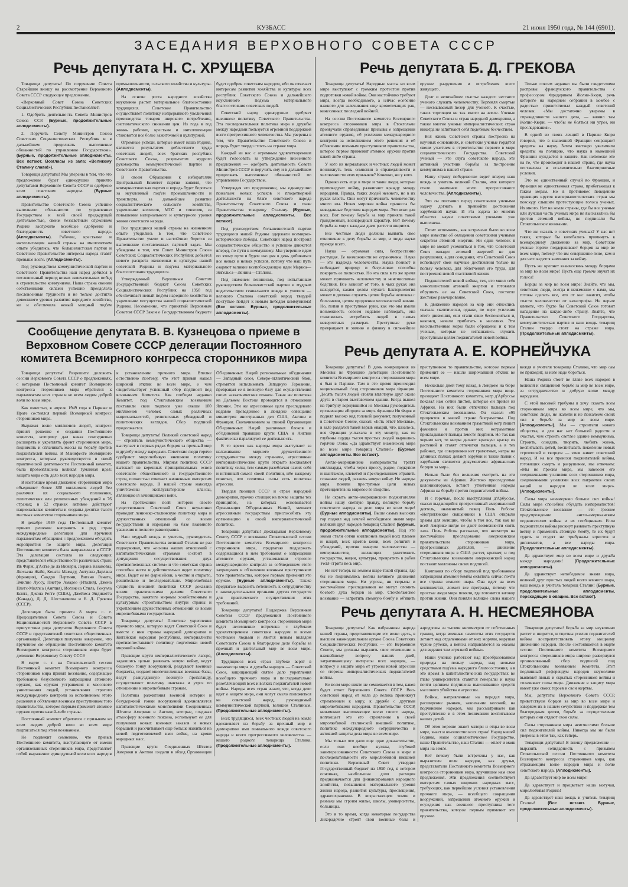2 КУЗБАСС 21 июня 1950 года, № 144 (6901).
ЗАСЕДАНИЯ ВЕРХОВНОГО СОВЕТА СССР
Речь депутата Н. С. ХРУЩЕВА
Товарищи депутаты! По поручению Совета Старейшин вношу на рассмотрение Верховного Совета СССР следующее предложение.
«Верховный Совет Союза Советских Социалистических Республик постановляет:
1. Одобрить деятельность Совета Министров Союза ССР. (Бурные, продолжительные аплодисменты).
2. Поручить Совету Министров Союза Советских Социалистических Республик и в дальнейшем продолжать выполнение обязанностей по управлению Государством». (Бурные, продолжительные аплодисменты. Все встают. Возгласы из зала: «Великому Сталину слава!»).
Товарищи депутаты! Мы уверены в том, что это предложение будет единодушно принято депутатами Верховного Совета СССР и одобрено всем советским народом. (Бурные аплодисменты).
Правительство Советского Союза успешно выполнило обязанности по управлению Государством и всей своей предыдущей деятельностью, своим беззаветным служением Родине заслужило всеобщее одобрение и благодарность советского народа. (Аплодисменты). Рабочие, крестьяне и интеллигенция нашей страны на многолетнем опыте убедились, что большевистская партия и Советское Правительство интересы народа ставят превыше всего. (Аплодисменты).
Под руководством коммунистической партии и Советского Правительства наш народ добился в послевоенный период новых замечательных побед в строительстве коммунизма. Наша страна своими собственными силами успешно преодолела послевоенные трудности и не только достигла довоенного уровня развития народного хозяйства, но и обеспечила новый мощный под'ем промышленности, сельского хозяйства и культуры. (Аплодисменты).
На основе роста народного хозяйства неуклонно растет материальное благосостояние трудящихся. Советское Правительство осуществляет политику непрерывного увеличения производства товаров широкого потребления, систематического снижения цен. Из года в год жизнь рабочих, крестьян и интеллигенции становится все более зажиточной и культурной.
Огромные успехи, которые имеет наша Родина, являются результатом доблестного труда советских людей, всех братских республик Советского Союза, результатом мудрого руководства коммунистической партии и Советского Правительства.
В своем Обращении к избирателям Центральный Комитет партии заявлял, что коммунистическая партия и впредь будет бороться за неуклонный под'ем промышленности и транспорта, за дальнейшее развитие социалистического сельского хозяйства, укрепление колхозов, МТС и совхозов, за повышение материального и культурного уровня жизни советского народа.
Все трудящиеся нашей страны на жизненном опыте убедились в том, что Советское Правительство умело и настойчиво борется за выполнение поставленных партией задач. Мы убеждены в том, что Совет Министров Союза Советских Социалистических Республик добьется нового расцвета экономики и культуры нашей советской Родины и под'ема материального благосостояния трудящихся.
Утвержденный Верховным Советом Государственный бюджет Союза Советских Социалистических Республик на 1950 год обеспечивает новый под'ем народного хозяйства и укрепление могущества нашей социалистической Родины. Несомненно, что принятый Верховным Советом СССР Закон о Государственном бюджете будет одобрен советским народом, ибо он отвечает интересам развития хозяйства и культуры всех республик Советского Союза и дальнейшего неуклонного под'ема материального благосостояния советских людей.
Советский народ единодушно одобряет внешнюю политику Советского Правительства. Эта последовательная политика мира и дружбы между народами пользуется огромной поддержкой всего прогрессивного человечества. Мы уверены в том, что Правительство Советского Союза и впредь будет твердо стоять на страже мира.
Каждый из нас с огромным удовлетворением будет голосовать за утверждение внесенного предложения — одобрить деятельность Совета Министров СССР и поручить ему и в дальнейшем продолжать выполнение обязанностей по управлению Государством.
Утверждая это предложение, мы единодушно пожелаем новых успехов и плодотворной деятельности на благо советского народа Правительству Советского Союза и главе Правительства товарищу Сталину. (Бурные, продолжительные аплодисменты. Все встают).
Под руководством большевистской партии трудящиеся нашей Родины одержали всемирно-исторические победы. Советский народ построил социалистическое общество и успешно движется вперед, по пути к коммунизму. Мы уверенно идем по этому пути и будем изо дня в день добиваться все новых и новых успехов, потому что наш путь озаряют великие всепобеждающие идеи Маркса—Энгельса—Ленина—Сталина.
Под знаменем ленинизма, под испытанным руководством большевистской партии и мудрым водительством гениального вождя и учителя — великого Сталина советский народ твердой поступью пойдет к новым победам коммунизма! (Все встают. Бурные, продолжительные аплодисменты).
Сообщение депутата В. В. Кузнецова о приеме в Верховном Совете СССР делегации Постоянного комитета Всемирного конгресса сторонников мира
Товарищи депутаты! Разрешите доложить сессии Верховного Совета СССР о предложениях, с которыми Постоянный комитет Всемирного конгресса сторонников мира обратился к парламентам всех стран и ко всем людям доброй воли во всем мире.
Как известно, в апреле 1949 года в Париже и Праге состоялся первый Всемирный конгресс сторонников мира.
Выражая волю миллионов людей, конгресс принял решение о создании Постоянного комитета, которому дал наказ повседневно расширять и укреплять фронт сторонников мира, поднимать и сплачивать массы на борьбу против поджигателей войны. В Манифесте Всемирного конгресса, которым руководствуется в своей практической деятельности Постоянный комитет, была провозглашена великая гуманная идея: защита мира есть дело всех народов мира.
В настоящее время движение сторонников мира объединяет более 800 миллионов людей без различия их социального положения, политических или религиозных убеждений в 76 странах; в 52 странах активно действуют национальные комитеты и созданы десятки тысяч местных комитетов сторонников мира.
В декабре 1949 года Постоянный комитет принял решение направить в ряд стран международные делегации для вручения парламентам обращения с предложением обсудить мероприятия по защите мира. Делегация Постоянного комитета была направлена и в СССР. Эта делегация состояла из следующих представителей общественности различных стран: Ив Фарж, д'Астье де ла Вижери, Лорана Казановы, Люсьена Жайя, Коната Мамаду, Антуана Дарлана (Франция), Сандро Пертини, Вигано Рената, Эмилио Луссу, Пиетро Амадео (Италия), Джона Плетс-Миллса (Англия), Иоганеса Стила, Рокуэла Кента, Джона Рогге (США), Джеймса Эндикотта (Канада), Д. Д. Шостаковича и Б. Д. Грекова (СССР).
Делегация была принята 8 марта с. г. Председателями Совета Союза и Совета Национальностей Верховного Совета СССР в присутствии ряда депутатов Верховного Совета СССР и представителей советских общественных организаций. Делегация получила заверение, что врученное ею обращение Постоянного комитета Всемирного конгресса сторонников мира будет доложено Верховному Совету СССР.
В марте с. г. на Стокгольмской сессии Постоянный комитет Всемирного конгресса сторонников мира принял воззвание, содержащее требование безусловного запрещения атомного оружия, как оружия устрашения и массового уничтожения людей, установления строгого международного контроля за исполнением этого решения и об'явления военным преступником того правительства, которое первым применит атомное оружие против какой-либо страны.
Постоянный комитет обратился с призывом ко всем людям доброй воли во всем мире подписаться под этим воззванием.
Не подлежит сомнению, что призыв Постоянного комитета, выступающего от имени организованных сторонников мира, представляет собой выражение единодушной воли всех народов к установлению прочного мира. Вполне естественно поэтому, что этот призыв нашел широкий отклик во всем мире, о чем свидетельствует успешный сбор подписей под воззванием Комитета. Как сообщил недавно Комитет, под Стокгольмским воззванием поставили свои подписи уже свыше 100 миллионов человек самых различных национальностей, религиозных убеждений и политических взглядов. Сбор подписей продолжается.
Товарищи депутаты! Великий советский народ — строитель коммунистического общества — выступает в первых рядах борцов за прочный мир и дружбу между народами. Советские люди горячо одобряют миролюбивую внешнюю политику нашего правительства. Мирная политика СССР вытекает из коренных принципиальных основ советского общественного и государственного строя, полностью отвечает жизненным интересам советского народа. В нашей стране навсегда уничтожены эксплуататорские классы, являющиеся зачинщиками войн.
На протяжении всей истории своего существования Советский Союз неуклонно проводит ленинско-сталинскую политику мира и дружественных отношений со всеми государствами и народами на базе взаимного уважения и полного равноправия.
Наш мудрый вождь и учитель, руководитель Советского Правительства великий Сталин не раз подчеркивал, что «основа наших отношений с капиталистическими странами состоит в допущении сосуществования двух противоположных систем» и что советская страна способна вести и действительно ведет политику мира. Ведет ее не фарисейски, а честно и открыто, решительно и последовательно. Миролюбивая сущность внешней политики СССР доказана всеми практическими делами Советского Государства, занятого мирным хозяйственным и культурным строительством внутри страны и укреплением дружественных отношений со всеми миролюбивыми государствами.
Товарищи депутаты! Политике укрепления прочного мира, которую ведет Советский Союз и вместе с ним страны народной демократии и Китайская народная республика, империалисты противопоставляют политику подготовки новой мировой войны.
Правящие круги империалистического лагеря, задавшись целью развязать новую войну, ведут бешеную гонку вооружений, раздувают военные бюджеты, создают многочисленные военные базы, ведут разнузданную военную пропаганду, осуществляют политику шантажа и угроз по отношению к миролюбивым странам.
Политика разжигания военной истерии и безудержной гонки вооружений вдохновляется капиталистическими монополиями Соединенных Штатов Америки и Англии, которые, создавая атмосферу военного психоза, используют ее для получения новых военных заказов и новых барышей и рассчитывают еще больше нажиться на новой подготовляемой ими войне, на крови народных масс.
Правящие круги Соединенных Штатов Америки и Англии создали в обход Организации Об'единенных Наций региональные об'единения — Западный союз, Северо-атлантический блок, стремятся использовать Западную Германию, превращая ее в военную базу для осуществления своих захватнических планов. Такая же политика на Дальнем Востоке проводится в отношении Японии. Эти же агрессивные цели преследовало недавно проведенное в Лондоне совещание министров иностранных дел США, Англии и Франции. Сколачиванием за спиной Организации Об'единенных Наций различных блоков и об'единений правящие круги США и Англии фактически парализуют ее деятельность.
В то время как народы мира выступают за налаживание мирного дружественного сотрудничества между странами, агрессивные империалистические круги открыто восхваляют политику силы, тем самым разоблачая самих себя и истинный смысл своей политики, ибо каждому понятно, что политика силы есть политика агрессии.
Твердая позиция СССР и стран народной демократии, прочно стоящих на почве защиты тех принципов, на которых основывается Организация Об'единенных Наций, мешают агрессивным государствам приспособить эту организацию к своей империалистической политике.
Товарищи депутаты! Докладывая Верховному Совету СССР о воззвании Стокгольмской сессии Постоянного комитета Всемирного конгресса сторонников мира, предлагаю поддержать содержащиеся в нем требования о запрещении атомного оружия, установлении строгого международного контроля за соблюдением этого запрещения и об'явлении военным преступником того правительства, которое первым применит это оружие. (Бурные аплодисменты). Также предлагаю выразить готовность к сотрудничеству с законодательными органами других государств для практического осуществления этих требований.
Товарищи депутаты! Поддержка Верховным Советом СССР предложений Постоянного комитета Всемирного конгресса сторонников мира будет несомненно встречена с глубоким удовлетворением советским народом и всеми честными людьми и явится новым вкладом Советского Союза в благородное дело борьбы за прочный и длительный мир во всем мире. (Аплодисменты).
Трудящиеся всех стран глубоко верят в знаменосца мира и дружбы народов — Советский Союз, защищающий святое дело укрепления всеобщего прочного мира и последовательно разоблачающий всех и всяких поджигателей новой войны. Народы всех стран знают, что, когда дело идет о защите мира, они могут смело положиться на советский народ, руководимый коммунистической партией, великим Сталиным. (Продолжительные аплодисменты).
Всех трудящихся, всех честных людей на земле вдохновляет на борьбу за прочный мир и демократию имя гениального вождя советского народа и всего прогрессивного человечества — нашего родного товарища Сталина. (Продолжительные аплодисменты).
Речь депутата Б. Д. ГРЕКОВА
Товарищи депутаты! Народные массы во всем мире выступают с громким протестом против подготовки новой войны. Они настойчиво требуют мира, всегда необходимого, а сейчас особенно важного для залечивания еще кровоточащих ран, нанесенных последней войной.
На сессии Постоянного комитета Всемирного конгресса сторонников мира в Стокгольме прозвучали справедливые призывы о запрещении атомного оружия, об усилении международного контроля за исполнением этого решения и об об'явлении военным преступником правительства, которое первое применит атомное оружие против какой-либо страны.
У кого из нормальных и честных людей может возникнуть тень сомнения в справедливости и человечности этих призывов? Конечно, ни у кого.
Однако есть еще в мире и такие люди, которые проповедуют войну, разжигают вражду между народами. Правда, таких людей немного, но в их руках власть. Они могут причинить человечеству много зла. Новая мировая война принесла бы невиданные бедствия народам мира. Это ясно для всех. Вот почему борьба за мир приняла такой грандиозный, всенародный характер. Вот почему борьба за мир с каждым днем растет и ширится.
Все честные люди должны выявить свое отношение к делу борьбы за мир, и люди науки прежде всего.
Наука — огромная сила, беспрестанно растущая. Ее возможности не ограничены. Наука — это надежда человечества. Наука познает и побеждает природу и безусловно способна покорить ее полностью. Но эта сила в то же время может причинить человечеству и неисчислимые бедствия. Все зависит от того, в чьих руках она находится, каким целям служит. Бактериология может и должна служить целям борьбы человека с болезнями, целям продления человеческой жизни. Но, попав в преступные руки, как это мы имели возможность совсем недавно наблюдать, она становилась истреблять людей в самых невероятных размерах. Преступные руки превращают и химию и физику в сильнейшее оружие разрушения и истребления всего живущего.
Долг и величайшее счастье каждого честного ученого служить человечеству. Торговля смертью — несмываемый позор для ученого. К счастью, таких торговцев не так много на земле. Ученые Советского Союза и стран народной демократии, а также многие ученые империалистических стран никогда не запятнают себя подобным бесчестием.
Вся жизнь Советской страны построена на научных основаниях, и советские ученые гордятся своим участием в строительстве первого в мире социалистического Государства. Советский ученый — это слуга советского народа, это активный участник борьбы за построение коммунизма в нашей стране.
Нашу страну победоносно ведет вперед наш вождь и учитель великий Сталин, имя которого стало знаменем всего прогрессивного человечества. (Аплодисменты).
Это он поставил перед советскими учеными задачу догнать и превзойти достижения зарубежной науки. И эта задача во многих областях науки советскими учеными уже выполнена.
Стоит вспомнить, как встречено было во всем мире известие об овладении советскими учеными секретом атомной энергии. Ни один человек в мире не может усомниться в том, что Советский Союз овладел атомной энергией не для разрушения, а для созидания, что Советский Союз использует свои научные достижения только на пользу человека, для облегчения его труда, для построения новой счастливой жизни.
Поджигателей новой войны, тех, кто мнил себя монополистами атомной энергии и готовился обрушить ее на Советский Союз, постигло жестокое разочарование.
К движению народов за мир они отнеслись сначала скептически, однако, по мере усиления этого движения, они стали явно беспокоиться и, наконец, начали прибегать к насилию. Эти насильственные меры были обращены и к тем ученым, которые не соглашались служить преступным целям поджигателей новой войны.
Только совсем недавно мы были свидетелями расправы французского правительства с профессором Фредериком Жолио-Кюри, речь которого на народном собрании в Бомбее с радостью приветствовал каждый советский человек. «Мы достаточно уверены в справедливости нашего дела, — заявил там Жолио-Кюри, — чтобы не бояться ни угроз, ни преследования».
В одной из своих лекций в Париже Кюри говорил, что в нынешней Франции сокращают кредиты на науку. Затем вчетверо увеличили кредиты на полицию, что наука в нынешней Франции нуждается в защите. Как непохоже это на то, что происходит в нашей стране, где наука поставлена в исключительно благоприятные условия.
Это не единственный случай во Франции, и Франция не единственная страна, прибегающая к таким мерам. Но в противовес поведению правящих кругов империалистических стран мы повсюду слышим протестующие голоса ученых. Их много. Нет на земле страны, где бы все ученые или лучшая часть ученых мира не высказались бы против атомной войны, не подписали бы Стокгольмское воззвание.
Что же сказать о советских ученых? У нас нет таких, которые бы колебались примкнуть к всенародному движению за мир. Советские ученые горячо поддерживают борцов за мир во всем мире, потому что им совершенно ясно, кем и для чего ведется кампания за войну.
Пусть же крепнет взаимосвязь между борцами за мир во всем мире! Пусть еще громче звучат их голоса!
Борцы за мир во всем мире! Знайте, что мы, советские люди, всегда и неизменно с вами, мы готовы сделать все, что от нас зависит, чтобы спасти человечество от катастрофы. Не верьте клевете, что будто бы Советский Союз готовит нападение на какую-либо страну. Знайте, что Правительство Советского Государства, коммунистическая партия и наш вождь товарищ Сталин твердо стоят на страже мира. (Продолжительные аплодисменты).
Речь депутата А. Е. КОРНЕЙЧУКА
Товарищи депутаты! В день возвращения из Москвы во Францию делегации Постоянного комитета Всемирного конгресса сторонников мира я был в Париже. Там в это время происходил национальный с'езд сторонников мира Франции. Десять тысяч людей стояли вплотную друг около друга в старом выставочном здании. Когда вышел на трибуну вернувшийся из Москвы руководитель организации «Борцов за мир» Франции Ив Фарж и поднял высоко над головой документ, полученный в Советском Союзе, сказал: «Есть ответ Москвы», в зале раздался такой взрыв оваций, что, казалось, вся Франция услыхала в эту минуту, как из глубины сердца тысяч простых людей вырвались горячие слова: «Да здравствует знаменосец мира во всем мире товарищ Сталин!» (Бурные аплодисменты. Все встают).
Англо-американские империалисты тратят миллиарды, чтобы через прессу, радио, подкупом и шантажом, клеветой и преследованием отравить сознание людей, разжечь новую войну. Но народы мира поняли преступные цели новых претендентов на мировое господство.
Не скрыть англо-американским поджигателям войны нашу светлую правду, великую борьбу советского народа за дело мира во всем мире! (Бурные аплодисменты). Выше самых высоких гор поднял над землей непобедимое знамя мира великий друг народов товарищ Сталин! (Бурные, продолжительные аплодисменты). Под это знамя стали сотни миллионов людей всех племен и наций, всех цветов кожи, всех религий и убеждений, против изверов человечества — империалистов, желающих уничтожить государства, нации, культуры, превратить в рабов Уолл-стрита весь мир.
Но нет теперь на земном шаре такой страны, где бы не поднимались волны великого движения сторонников мира. Ни угрозы, ни тюрьмы и жесточайшие преследования не могут сломить боевого духа борцов за мир. Стокгольмское воззвание — запретить атомную бомбу и об'явить преступником то правительство, которое первым применит ее — нашло широчайший отклик во всем мире.
Несколько дней тому назад, в Лондоне на бюро Постоянного комитета сторонников мира вице-президент Постоянного комитета, негр д'Арбуссье показал нам сотни листов, которые он привез из Африки. На них были отпечатки пальцев под Стокгольмским воззванием. Он сказал: «95 процентов в нашей стране безграмотны. Под Стокгольмским воззванием грамотный негр пишет фамилии и против них неграмотные прикладывают пальцы вместо подписи. Но так как чернил нет, то негры делают красную краску из растений и ставят отпечатки пальцев, а в тех районах, где совершенно нет грамотных, негры на длинных палках делают зарубки и такие палки с зарубками являются документами африканских борцов за мир».
Нельзя было без волнения смотреть на эти документы из Африки. Жестоко преследуемые колонизаторами, встают угнетенные народы Африки на борьбу против поджигателей войны.
И с горечью, после выступления д'Арбуссье, сказал выдающийся прогрессивный американский деятель, знаменитый певец Поль Робсон: «Негритянские священники в США открыли храмы для женщин, чтобы в там все, так как во всей Америке нигде не дают возможности снять зал». Поль Робсон рассказал, что несмотря на жесточайшее преследование американским правительством сторонников мира, прогрессивных деятелей, — движение сторонников мира в США растет, крепнет, и под Стокгольмским воззванием американский народ поставит миллионы своих подписей.
Кампания по сбору подписей под требованием запрещения атомной бомбы охватила сейчас почти все страны земного шара. Она идет на всех континентах, ломает все преграды, потому что простые люди мира поняли, где готовится заговор против жизни. Они поняли великие слова нашего вождя и учителя товарища Сталина, что мир сам не приходит, за него надо бороться.
Наша Родина стоит во главе всех народов в великой и священной борьбе за мир во всем мире, за сотрудничество и добрую волю между народами.
С этой высокой трибуны я хочу сказать всем сторонникам мира во всем мире, что мы, советские люди, не жалели и не пожалеем своих сил в борьбе за мир во всем мире. (Аплодисменты). Мы — строители нового общества, и для нас нет большей радости и счастья, чем строить светлое здание коммунизма. Строить, созидать, творить, любить жизнь, воспитывать детей, воспитывать поколение новых строителей и творцов — этим живет советский народ. И на все происки поджигателей войны, готовящих смерть и разрушение, мы отвечаем: «Мы не просим мира, мы завоюем его соединенными усилиями всех сторонников мира, соединенными усилиями всех патриотов своих наций и народов во всем мире». (Аплодисменты).
Силы мира неизмеримо больше сил войны! Силы мира способны обуздать империалистов! Стокгольмское воззвание — это грозное предупреждение англо-американским поджигателям войны и их сообщникам. Если поджигатели войны рискнут развязать преступную войну и применить атомную бомбу, то их будут судить и осудят не трибуналы юристов и дипломатов, а все народы мира. (Продолжительные аплодисменты).
Да здравствует мир во всем мире и дружба между народами! (Продолжительные аплодисменты).
Да здравствует непобедимое знамя мира, великий друг простых людей всего земного шара, наш вождь и учитель товарищ Сталин! (Бурные, продолжительные аплодисменты, переходящие в овацию. Все встают).
Речь депутата А. Н. НЕСМЕЯНОВА
Товарищи депутаты! Как избранники народа нашей страны, представляющие его волю здесь, в высшем законодательном органе Союза Советских Социалистических Республик — его Верховном Совете, мы должны выразить свое отношение к важнейшему вопросу наших дней, затрагивающему интересы всех народов, — вопросу о защите мира от угрозы новой агрессии со стороны империалистических поджигателей войны.
Во всем мире никто не сомневается в том, каков будет ответ Верховного Совета СССР. Весь советский народ от мала до велика проникнут стремлением к миру, к дружбе с другими миролюбивыми народами. Правительство СССР, неизменно выполняющее волю своего народа, воплощает это его стремление в своей миролюбивой сталинской внешней политике, политике международного сотрудничества и активной защиты дела мира во всем мире.
Мы только что дали еще одно доказательство, если они вообще нужны, глубокой заинтересованности Советского Союза в мире и последовательности его миролюбивой внешней политики. Верховный Совет утвердил Государственный бюджет на 1950 год, в котором основная, наибольшая доля расходов предназначается для финансирования народного хозяйства, повышения материального уровня жизни народа, развития культуры, просвещения, здравоохранения. В возрастающем темпе и размахе мы строим жилье, школы, университеты, больницы.
Это в то время, когда некоторые государства лихорадочно строят свои военные базы и аэродромы за тысячи километров от собственных границ, когда военные самолеты этих государств летают над отдаленными от них морями, нарушая чужие рубежи, а войска направляются за океаны для ведения там «грязной войны».
Наши ученые работают над преобразованием природы на пользу народа, над новыми средствами под'ема народного благосостояния, а в это время в капиталистических государствах во главе университетов ставятся генералы и наука почти целиком подчинена выискиванию средств массового убийства и агрессии.
Войны, направленные на передел мира, расширение рынков, завоевание колоний, на подчинение народов, мы рассматриваем как преступление и в этом понимании воспитываем наших детей.
Об этом хорошо знают матери и отцы во всем мире, знает и юношество всех стран! Народ нашей Родины, наше социалистическое Государство, наше Правительство, наш Сталин — оплот и маяк мира на земле.
Вот почему были встречены у нас, как выразители воли народов, как друзья, представители Постоянного комитета Всемирного конгресса сторонников мира, вручившие нам свои предложения. Эти предложения соответствуют интересам самых широких народных масс, требующих, как первейшие условия установления прочного мира, — всеобщего сокращения вооружений, запрещения атомного оружия и осуждения как военного преступника того правительства, которое первым применит это оружие.
Товарищи депутаты! Борьба за мир неуклонно растет и ширится, и тщетны усилия поджигателей войны воспрепятствовать этому мощному движению народов. После состоявшейся в марте сессии Постоянного комитета Всемирного конгресса сторонников мира широко развернулся организованный сбор подписей под Стокгольмским воззванием Комитета. Этот подлинный референдум народов неумолимо выявляет явных и скрытых сторонников войны и сплачивает силы мира. Движение в защиту мира имеет уже своих героев и свои жертвы.
Мы, депутаты Верховного Совета СССР, приветствуем борцов за мир во всем мире и заверяем их в нашем сочувствии и поддержке тем благородным целям, борьбе за осуществление которых они отдают свои силы.
Силы сторонников мира неисчислимо больше сил поджигателей войны. Никогда мы не были уверены в этом так, как теперь.
Товарищи депутаты! Я вношу предложение — выразить солидарность с призывом Стокгольмской сессии Постоянного комитета Всемирного конгресса сторонников мира, как отражающим волю народов мира и волю советского народа. (Аплодисменты).
Да здравствует мир во всем мире!
Да здравствует и процветает наша могучая, миролюбивая Родина!
Да здравствует наш вождь и учитель товарищ Сталин! (Все встают. Бурные, продолжительные аплодисменты).